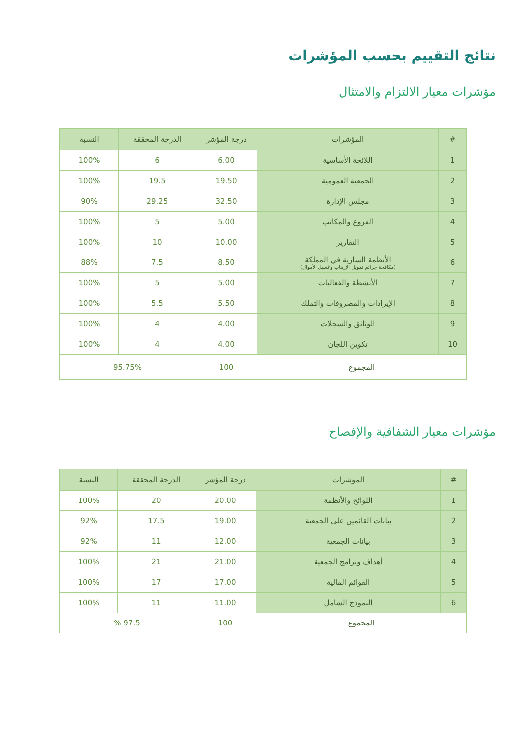نتائج التقييم بحسب المؤشرات
مؤشرات معيار الالتزام والامتثال
| # | المؤشرات | درجة المؤشر | الدرجة المحققة | النسبة |
| --- | --- | --- | --- | --- |
| 1 | اللائحة الأساسية | 6.00 | 6 | 100% |
| 2 | الجمعية العمومية | 19.50 | 19.5 | 100% |
| 3 | مجلس الإدارة | 32.50 | 29.25 | 90% |
| 4 | الفروع والمكاتب | 5.00 | 5 | 100% |
| 5 | التقارير | 10.00 | 10 | 100% |
| 6 | الأنظمة السارية في المملكة (مكافحة جرائم تمويل الإرهاب وغسيل الأموال) | 8.50 | 7.5 | 88% |
| 7 | الأنشطة والفعاليات | 5.00 | 5 | 100% |
| 8 | الإيرادات والمصروفات والتملك | 5.50 | 5.5 | 100% |
| 9 | الوثائق والسجلات | 4.00 | 4 | 100% |
| 10 | تكوين اللجان | 4.00 | 4 | 100% |
| المجموع | | 100 | 95.75% | |
مؤشرات معيار الشفافية والإفصاح
| # | المؤشرات | درجة المؤشر | الدرجة المحققة | النسبة |
| --- | --- | --- | --- | --- |
| 1 | اللوائح والأنظمة | 20.00 | 20 | 100% |
| 2 | بيانات القائمين على الجمعية | 19.00 | 17.5 | 92% |
| 3 | بيانات الجمعية | 12.00 | 11 | 92% |
| 4 | أهداف وبرامج الجمعية | 21.00 | 21 | 100% |
| 5 | القوائم المالية | 17.00 | 17 | 100% |
| 6 | النموذج الشامل | 11.00 | 11 | 100% |
| المجموع | | 100 | 97.5 % | |